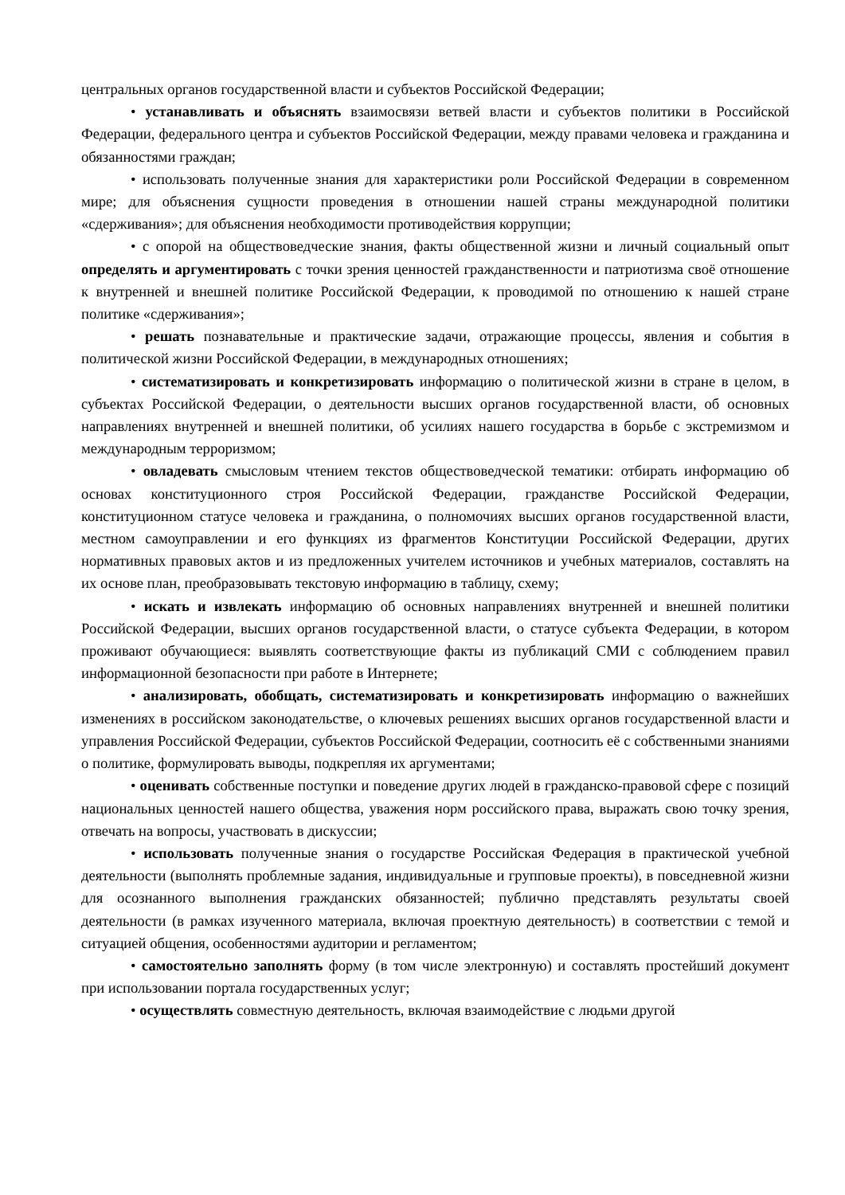центральных органов государственной власти и субъектов Российской Федерации;
• устанавливать и объяснять взаимосвязи ветвей власти и субъектов политики в Российской Федерации, федерального центра и субъектов Российской Федерации, между правами человека и гражданина и обязанностями граждан;
• использовать полученные знания для характеристики роли Российской Федерации в современном мире; для объяснения сущности проведения в отношении нашей страны международной политики «сдерживания»; для объяснения необходимости противодействия коррупции;
• с опорой на обществоведческие знания, факты общественной жизни и личный социальный опыт определять и аргументировать с точки зрения ценностей гражданственности и патриотизма своё отношение к внутренней и внешней политике Российской Федерации, к проводимой по отношению к нашей стране политике «сдерживания»;
• решать познавательные и практические задачи, отражающие процессы, явления и события в политической жизни Российской Федерации, в международных отношениях;
• систематизировать и конкретизировать информацию о политической жизни в стране в целом, в субъектах Российской Федерации, о деятельности высших органов государственной власти, об основных направлениях внутренней и внешней политики, об усилиях нашего государства в борьбе с экстремизмом и международным терроризмом;
• овладевать смысловым чтением текстов обществоведческой тематики: отбирать информацию об основах конституционного строя Российской Федерации, гражданстве Российской Федерации, конституционном статусе человека и гражданина, о полномочиях высших органов государственной власти, местном самоуправлении и его функциях из фрагментов Конституции Российской Федерации, других нормативных правовых актов и из предложенных учителем источников и учебных материалов, составлять на их основе план, преобразовывать текстовую информацию в таблицу, схему;
• искать и извлекать информацию об основных направлениях внутренней и внешней политики Российской Федерации, высших органов государственной власти, о статусе субъекта Федерации, в котором проживают обучающиеся: выявлять соответствующие факты из публикаций СМИ с соблюдением правил информационной безопасности при работе в Интернете;
• анализировать, обобщать, систематизировать и конкретизировать информацию о важнейших изменениях в российском законодательстве, о ключевых решениях высших органов государственной власти и управления Российской Федерации, субъектов Российской Федерации, соотносить её с собственными знаниями о политике, формулировать выводы, подкрепляя их аргументами;
• оценивать собственные поступки и поведение других людей в гражданско-правовой сфере с позиций национальных ценностей нашего общества, уважения норм российского права, выражать свою точку зрения, отвечать на вопросы, участвовать в дискуссии;
• использовать полученные знания о государстве Российская Федерация в практической учебной деятельности (выполнять проблемные задания, индивидуальные и групповые проекты), в повседневной жизни для осознанного выполнения гражданских обязанностей; публично представлять результаты своей деятельности (в рамках изученного материала, включая проектную деятельность) в соответствии с темой и ситуацией общения, особенностями аудитории и регламентом;
• самостоятельно заполнять форму (в том числе электронную) и составлять простейший документ при использовании портала государственных услуг;
• осуществлять совместную деятельность, включая взаимодействие с людьми другой